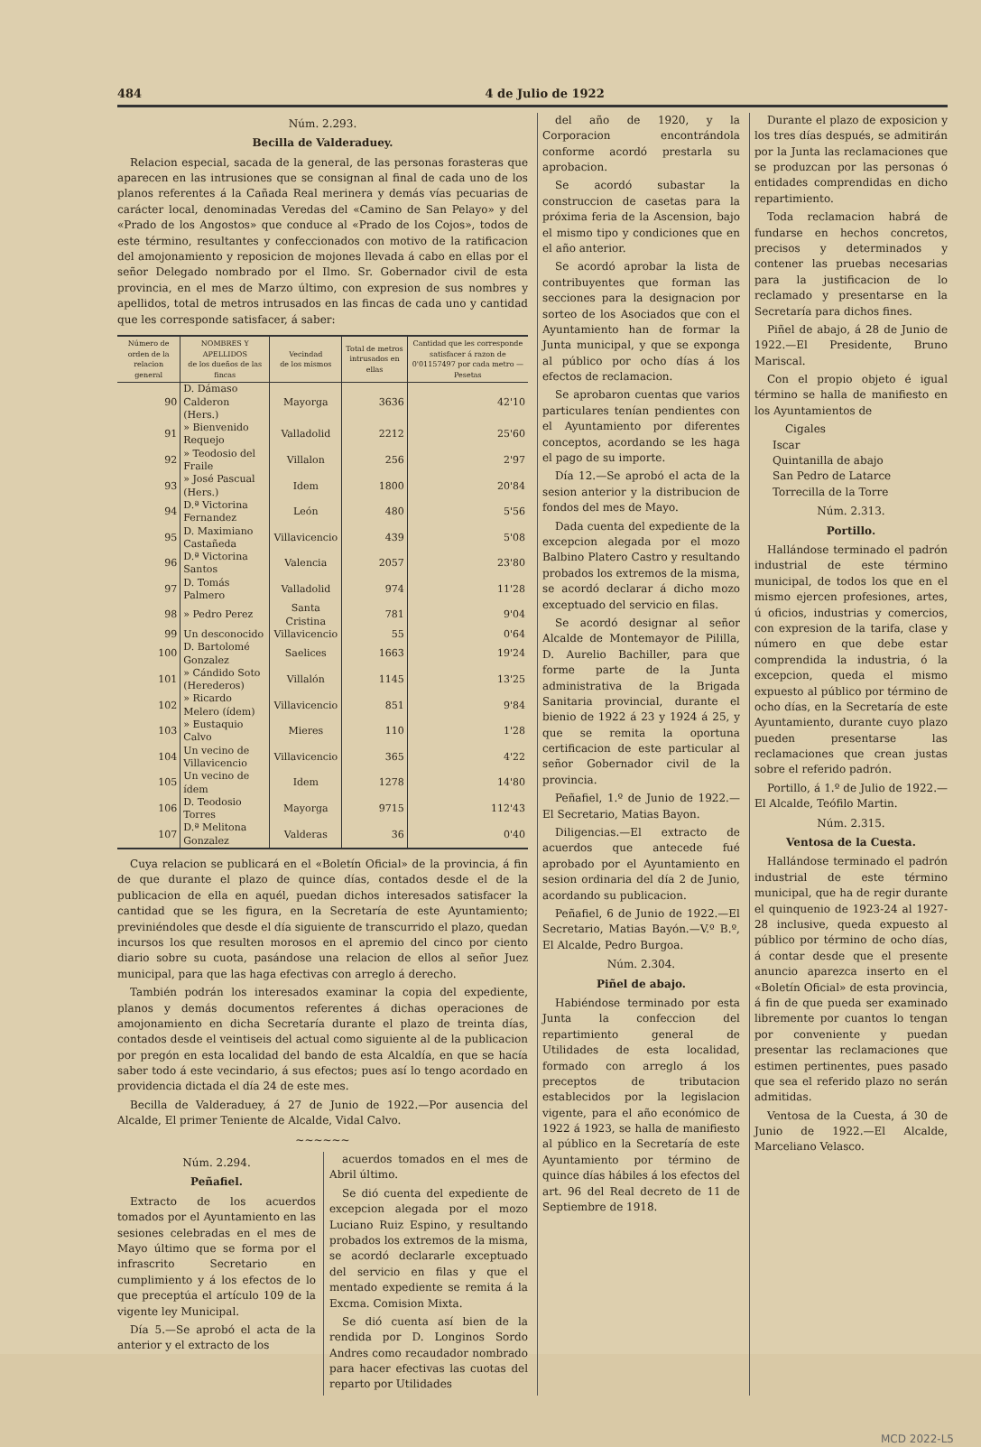484 4 de Julio de 1922
Núm. 2.293.
Becilla de Valderaduey.
Relacion especial, sacada de la general, de las personas forasteras que aparecen en las intrusiones que se consignan al final de cada uno de los planos referentes á la Cañada Real merinera y demás vías pecuarias de carácter local, denominadas Veredas del «Camino de San Pelayo» y del «Prado de los Angostos» que conduce al «Prado de los Cojos», todos de este término, resultantes y confeccionados con motivo de la ratificacion del amojonamiento y reposicion de mojones llevada á cabo en ellas por el señor Delegado nombrado por el Ilmo. Sr. Gobernador civil de esta provincia, en el mes de Marzo último, con expresion de sus nombres y apellidos, total de metros intrusados en las fincas de cada uno y cantidad que les corresponde satisfacer, á saber:
| Número de orden de la relacion general | NOMBRES Y APELLIDOS de los dueños de las fincas | Vecindad de los mismos | Total de metros intrusados en ellas | Cantidad que les corresponde satisfacer á razon de 0'01157497 por cada metro — Pesetas |
| --- | --- | --- | --- | --- |
| 90 | D. Dámaso Calderon (Hers.) | Mayorga | 3636 | 42'10 |
| 91 | » Bienvenido Requejo | Valladolid | 2212 | 25'60 |
| 92 | » Teodosio del Fraile | Villalon | 256 | 2'97 |
| 93 | » José Pascual (Hers.) | Idem | 1800 | 20'84 |
| 94 | D.ª Victorina Fernandez | León | 480 | 5'56 |
| 95 | D. Maximiano Castañeda | Villavicencio | 439 | 5'08 |
| 96 | D.ª Victorina Santos | Valencia | 2057 | 23'80 |
| 97 | D. Tomás Palmero | Valladolid | 974 | 11'28 |
| 98 | » Pedro Perez | Santa Cristina | 781 | 9'04 |
| 99 | Un desconocido | Villavicencio | 55 | 0'64 |
| 100 | D. Bartolomé Gonzalez | Saelices | 1663 | 19'24 |
| 101 | » Cándido Soto (Herederos) | Villalón | 1145 | 13'25 |
| 102 | » Ricardo Melero (ídem) | Villavicencio | 851 | 9'84 |
| 103 | » Eustaquio Calvo | Mieres | 110 | 1'28 |
| 104 | Un vecino de Villavicencio | Villavicencio | 365 | 4'22 |
| 105 | Un vecino de ídem | Idem | 1278 | 14'80 |
| 106 | D. Teodosio Torres | Mayorga | 9715 | 112'43 |
| 107 | D.ª Melitona Gonzalez | Valderas | 36 | 0'40 |
Cuya relacion se publicará en el «Boletín Oficial» de la provincia, á fin de que durante el plazo de quince días, contados desde el de la publicacion de ella en aquél, puedan dichos interesados satisfacer la cantidad que se les figura, en la Secretaría de este Ayuntamiento; previniéndoles que desde el día siguiente de transcurrido el plazo, quedan incursos los que resulten morosos en el apremio del cinco por ciento diario sobre su cuota, pasándose una relacion de ellos al señor Juez municipal, para que las haga efectivas con arreglo á derecho.
También podrán los interesados examinar la copia del expediente, planos y demás documentos referentes á dichas operaciones de amojonamiento en dicha Secretaría durante el plazo de treinta días, contados desde el veintiseis del actual como siguiente al de la publicacion por pregón en esta localidad del bando de esta Alcaldía, en que se hacía saber todo á este vecindario, á sus efectos; pues así lo tengo acordado en providencia dictada el día 24 de este mes.
Becilla de Valderaduey, á 27 de Junio de 1922.—Por ausencia del Alcalde, El primer Teniente de Alcalde, Vidal Calvo.
~~~~~~
Núm. 2.294.
Peñafiel.
Extracto de los acuerdos tomados por el Ayuntamiento en las sesiones celebradas en el mes de Mayo último que se forma por el infrascrito Secretario en cumplimiento y á los efectos de lo que preceptúa el artículo 109 de la vigente ley Municipal.
Día 5.—Se aprobó el acta de la anterior y el extracto de los
acuerdos tomados en el mes de Abril último.
Se dió cuenta del expediente de excepcion alegada por el mozo Luciano Ruiz Espino, y resultando probados los extremos de la misma, se acordó declararle exceptuado del servicio en filas y que el mentado expediente se remita á la Excma. Comision Mixta.
Se dió cuenta así bien de la rendida por D. Longinos Sordo Andres como recaudador nombrado para hacer efectivas las cuotas del reparto por Utilidades
del año de 1920, y la Corporacion encontrándola conforme acordó prestarla su aprobacion.
Se acordó subastar la construccion de casetas para la próxima feria de la Ascension, bajo el mismo tipo y condiciones que en el año anterior.
Se acordó aprobar la lista de contribuyentes que forman las secciones para la designacion por sorteo de los Asociados que con el Ayuntamiento han de formar la Junta municipal, y que se exponga al público por ocho días á los efectos de reclamacion.
Se aprobaron cuentas que varios particulares tenían pendientes con el Ayuntamiento por diferentes conceptos, acordando se les haga el pago de su importe.
Día 12.—Se aprobó el acta de la sesion anterior y la distribucion de fondos del mes de Mayo.
Dada cuenta del expediente de la excepcion alegada por el mozo Balbino Platero Castro y resultando probados los extremos de la misma, se acordó declarar á dicho mozo exceptuado del servicio en filas.
Se acordó designar al señor Alcalde de Montemayor de Pililla, D. Aurelio Bachiller, para que forme parte de la Junta administrativa de la Brigada Sanitaria provincial, durante el bienio de 1922 á 23 y 1924 á 25, y que se remita la oportuna certificacion de este particular al señor Gobernador civil de la provincia.
Peñafiel, 1.º de Junio de 1922.—El Secretario, Matias Bayon.
Diligencias.—El extracto de acuerdos que antecede fué aprobado por el Ayuntamiento en sesion ordinaria del día 2 de Junio, acordando su publicacion.
Peñafiel, 6 de Junio de 1922.—El Secretario, Matias Bayón.—V.º B.º, El Alcalde, Pedro Burgoa.
Núm. 2.304.
Piñel de abajo.
Habiéndose terminado por esta Junta la confeccion del repartimiento general de Utilidades de esta localidad, formado con arreglo á los preceptos de tributacion establecidos por la legislacion vigente, para el año económico de 1922 á 1923, se halla de manifiesto al público en la Secretaría de este Ayuntamiento por término de quince días hábiles á los efectos del art. 96 del Real decreto de 11 de Septiembre de 1918.
Durante el plazo de exposicion y los tres días después, se admitirán por la Junta las reclamaciones que se produzcan por las personas ó entidades comprendidas en dicho repartimiento.
Toda reclamacion habrá de fundarse en hechos concretos, precisos y determinados y contener las pruebas necesarias para la justificacion de lo reclamado y presentarse en la Secretaría para dichos fines.
Piñel de abajo, á 28 de Junio de 1922.—El Presidente, Bruno Mariscal.
Con el propio objeto é igual término se halla de manifiesto en los Ayuntamientos de
Cigales
Iscar
Quintanilla de abajo
San Pedro de Latarce
Torrecilla de la Torre
Núm. 2.313.
Portillo.
Hallándose terminado el padrón industrial de este término municipal, de todos los que en el mismo ejercen profesiones, artes, ú oficios, industrias y comercios, con expresion de la tarifa, clase y número en que debe estar comprendida la industria, ó la excepcion, queda el mismo expuesto al público por término de ocho días, en la Secretaría de este Ayuntamiento, durante cuyo plazo pueden presentarse las reclamaciones que crean justas sobre el referido padrón.
Portillo, á 1.º de Julio de 1922.—El Alcalde, Teófilo Martin.
Núm. 2.315.
Ventosa de la Cuesta.
Hallándose terminado el padrón industrial de este término municipal, que ha de regir durante el quinquenio de 1923-24 al 1927-28 inclusive, queda expuesto al público por término de ocho días, á contar desde que el presente anuncio aparezca inserto en el «Boletín Oficial» de esta provincia, á fin de que pueda ser examinado libremente por cuantos lo tengan por conveniente y puedan presentar las reclamaciones que estimen pertinentes, pues pasado que sea el referido plazo no serán admitidas.
Ventosa de la Cuesta, á 30 de Junio de 1922.—El Alcalde, Marceliano Velasco.
MCD 2022-L5